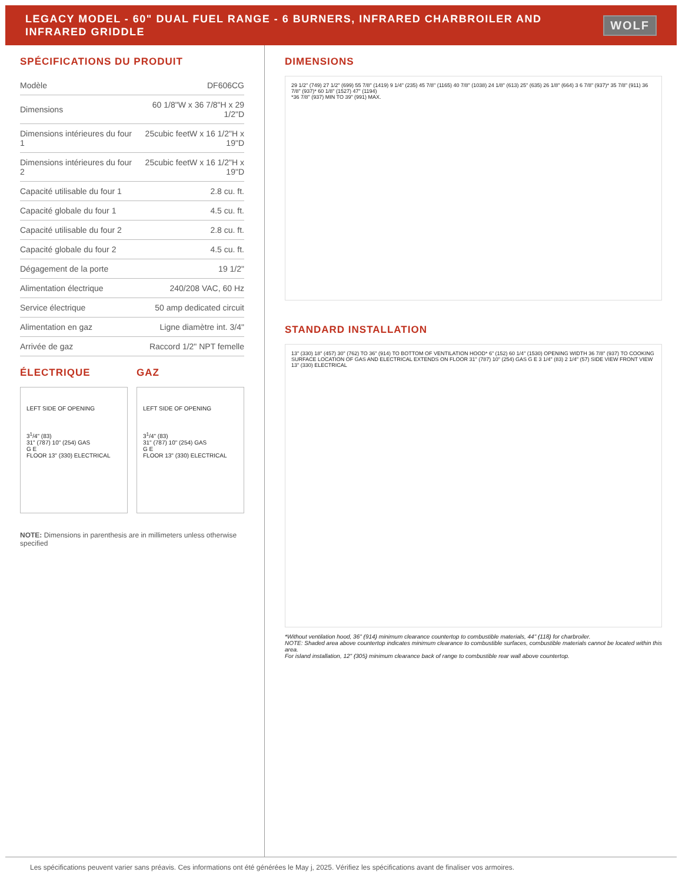LEGACY MODEL - 60" DUAL FUEL RANGE - 6 BURNERS, INFRARED CHARBROILER AND INFRARED GRIDDLE
WOLF
SPÉCIFICATIONS DU PRODUIT
| Modèle | DF606CG |
| Dimensions | 60 1/8"W x 36 7/8"H x 29 1/2"D |
| Dimensions intérieures du four 1 | 25cubic feetW x 16 1/2"H x 19"D |
| Dimensions intérieures du four 2 | 25cubic feetW x 16 1/2"H x 19"D |
| Capacité utilisable du four 1 | 2.8 cu. ft. |
| Capacité globale du four 1 | 4.5 cu. ft. |
| Capacité utilisable du four 2 | 2.8 cu. ft. |
| Capacité globale du four 2 | 4.5 cu. ft. |
| Dégagement de la porte | 19 1/2" |
| Alimentation électrique | 240/208 VAC, 60 Hz |
| Service électrique | 50 amp dedicated circuit |
| Alimentation en gaz | Ligne diamètre int. 3/4" |
| Arrivée de gaz | Raccord 1/2" NPT femelle |
ÉLECTRIQUE
LEFT SIDE OF OPENING
3<sup>1</sup>/4" (83)
31" (787) 10" (254) GAS
G E
FLOOR 13" (330) ELECTRICAL
GAZ
LEFT SIDE OF OPENING
3<sup>1</sup>/4" (83)
31" (787) 10" (254) GAS
G E
FLOOR 13" (330) ELECTRICAL
NOTE: Dimensions in parenthesis are in millimeters unless otherwise specified
DIMENSIONS
29 1/2" (749) 27 1/2" (699) 55 7/8" (1419) 9 1/4" (235) 45 7/8" (1165) 40 7/8" (1038) 24 1/8" (613) 25" (635) 26 1/8" (664) 3 6 7/8" (937)* 35 7/8" (911) 36 7/8" (937)* 60 1/8" (1527) 47" (1194)
*36 7/8" (937) MIN TO 39" (991) MAX.
STANDARD INSTALLATION
13" (330) 18" (457) 30" (762) TO 36" (914) TO BOTTOM OF VENTILATION HOOD* 6" (152) 60 1/4" (1530) OPENING WIDTH 36 7/8" (937) TO COOKING SURFACE LOCATION OF GAS AND ELECTRICAL EXTENDS ON FLOOR 31" (787) 10" (254) GAS G E 3 1/4" (83) 2 1/4" (57) SIDE VIEW FRONT VIEW 13" (330) ELECTRICAL
*Without ventilation hood, 36" (914) minimum clearance countertop to combustible materials, 44" (118) for charbroiler.
NOTE: Shaded area above countertop indicates minimum clearance to combustible surfaces, combustible materials cannot be located within this area.
For island installation, 12" (305) minimum clearance back of range to combustible rear wall above countertop.
Les spécifications peuvent varier sans préavis. Ces informations ont été générées le May j, 2025. Vérifiez les spécifications avant de finaliser vos armoires.